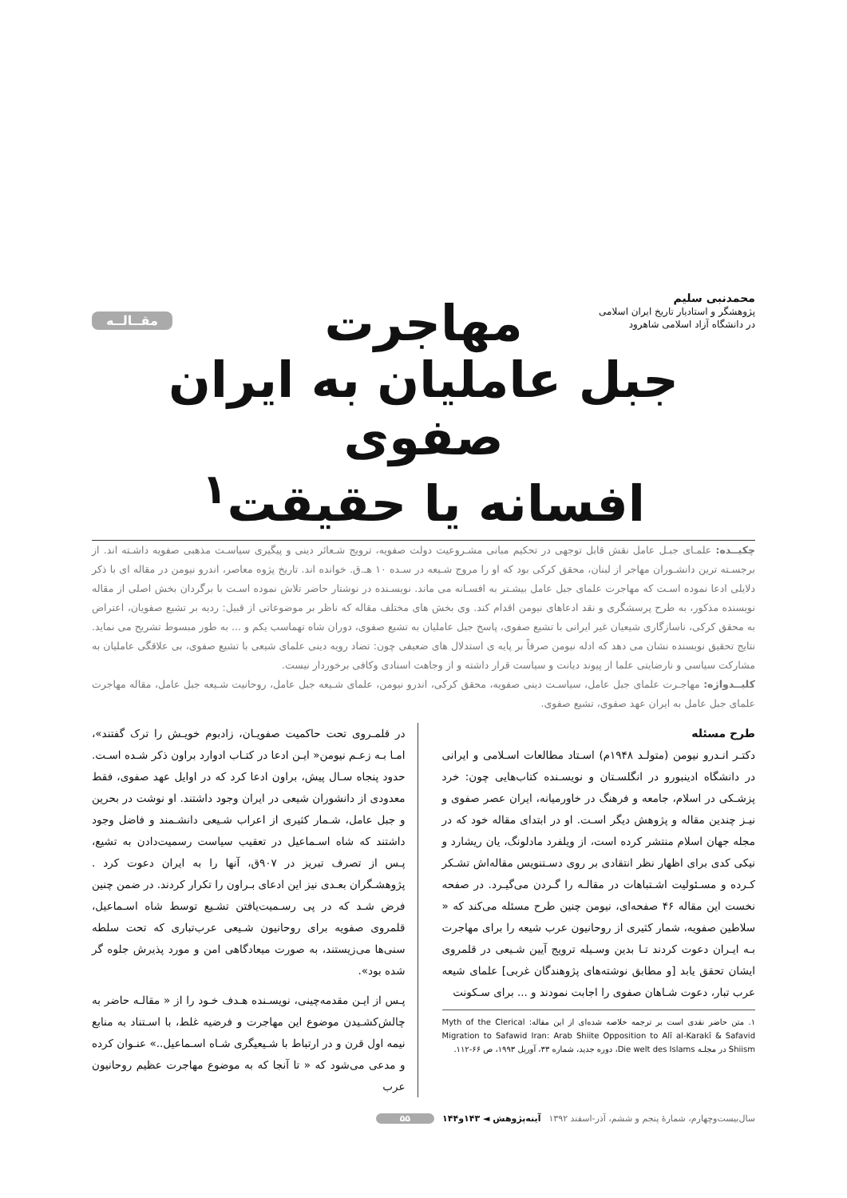محمدنبی سلیم
پژوهشگر و استادیار تاریخ ایران اسلامی
در دانشگاه آزاد اسلامی شاهرود
مقــالــه
مهاجرت
جبل عاملیان به ایران صفوی
افسانه یا حقیقت<sup>۱</sup>
چکیــده: علمـای جبـل عامل نقش قابل توجهی در تحکیم مبانی مشـروعیت دولت صفویه، ترویج شـعائر دینی و پیگیری سیاسـت مذهبی صفویه داشـته اند. از برجسـته ترین دانشـوران مهاجر از لبنان، محقق کرکی بود که او را مروج شـیعه در سـده ۱۰ هـ.ق. خوانده اند. تاریخ پژوه معاصر، اندرو نیومن در مقاله ای با ذکر دلایلی ادعا نموده اسـت که مهاجرت علمای جبل عامل بیشـتر به افسـانه می ماند. نویسـنده در نوشتار حاضر تلاش نموده اسـت با برگردان بخش اصلی از مقاله نویسنده مذکور، به طرح پرسشگری و نقد ادعاهای نیومن اقدام کند. وی بخش های مختلف مقاله که ناظر بر موضوعاتی از قبیل: ردیه بر تشیع صفویان، اعتراض به محقق کرکی، ناسازگاری شیعیان غیر ایرانی با تشیع صفوی، پاسخ جبل عاملیان به تشیع صفوی، دوران شاه تهماسب یکم و ... به طور مبسوط تشریح می نماید. نتایج تحقیق نویسنده نشان می دهد که ادله نیومن صرفاً بر پایه ی استدلال های ضعیفی چون: تضاد رویه دینی علمای شیعی با تشیع صفوی، بی علاقگی عاملیان به مشارکت سیاسی و نارضایتی علما از پیوند دیانت و سیاست قرار داشته و از وجاهت اسنادی وکافی برخوردار نیست.
کلیــدواژه: مهاجـرت علمای جبل عامل، سیاسـت دینی صفویه، محقق کرکی، اندرو نیومن، علمای شـیعه جبل عامل، روحانیت شـیعه جبل عامل، مقاله مهاجرت علمای جبل عامل به ایران عهد صفوی، تشیع صفوی.
طرح مسئله
دکتـر انـدرو نیومن (متولـد ۱۹۴۸م) اسـتاد مطالعات اسـلامی و ایرانی در دانشگاه ادینبورو در انگلسـتان و نویسـنده کتاب‌هایی چون: خرد پزشـکی در اسلام، جامعه و فرهنگ در خاورمیانه، ایران عصر صفوی و نیـز چندین مقاله و پژوهش دیگر اسـت. او در ابتدای مقاله خود که در مجله جهان اسلام منتشر کرده است، از ویلفرد مادلونگ، یان ریشارد و نیکی کدی برای اظهار نظر انتقادی بر روی دسـتنویس مقاله‌اش تشـکر کـرده و مسـئولیت اشـتباهات در مقالـه را گـردن می‌گیـرد. در صفحه نخست این مقاله ۴۶ صفحه‌ای، نیومن چنین طرح مسئله می‌کند که « سلاطین صفویه، شمار کثیری از روحانیون عرب شیعه را برای مهاجرت بـه ایـران دعوت کردند تـا بدین وسـیله ترویج آیین شـیعی در قلمروی ایشان تحقق یابد [و مطابق نوشته‌های پژوهندگان غربی] علمای شیعه عرب تبار، دعوت شـاهان صفوی را اجابت نمودند و ... برای سـکونت
۱. متن حاضر نقدی است بر ترجمه خلاصه شده‌ای از این مقاله: Myth of the Clerical Migration to Safawid Iran: Arab Shiite Opposition to Alī al-Karakī & Safavid Shiism در مجلـه Die welt des Islams، دوره جدید، شماره ۳۳، آوریل ۱۹۹۳، ص ۶۶-۱۱۲.
در قلمـروی تحت حاکمیت صفویـان، زادبوم خویـش را ترک گفتند»، امـا بـه زعـم نیومن« ایـن ادعا در کتـاب ادوارد براون ذکر شـده اسـت. حدود پنجاه سـال پیش، براون ادعا کرد که در اوایل عهد صفوی، فقط معدودی از دانشوران شیعی در ایران وجود داشتند. او نوشت در بحرین و جبل عامل، شـمار کثیری از اعراب شـیعی دانشـمند و فاضل وجود داشتند که شاه اسـماعیل در تعقیب سیاست رسمیت‌دادن به تشیع، پـس از تصرف تبریز در ۹۰۷ق، آنها را به ایران دعوت کرد . پژوهشـگران بعـدی نیز این ادعای بـراون را تکرار کردند. در ضمن چنین فرض شـد که در پی رسـمیت‌یافتن تشـیع توسط شاه اسـماعیل، قلمروی صفویه برای روحانیون شـیعی عرب‌تباری که تحت سلطه سنی‌ها می‌زیستند، به صورت میعادگاهی امن و مورد پذیرش جلوه گر شده بود».
پـس از ایـن مقدمه‌چینی، نویسـنده هـدف خـود را از « مقالـه حاضر به چالش‌کشـیدن موضوع این مهاجرت و فرضیه غلط، با اسـتناد به منابع نیمه اول قرن و در ارتباط با شـیعیگری شـاه اسـماعیل..» عنـوان کرده و مدعی می‌شود که « تا آنجا که به موضوع مهاجرت عظیم روحانیون عرب
سال‌بیست‌وچهارم، شمارهٔ پنجم و ششم، آذر-اسفند ۱۳۹۲ آینه‌پژوهش ◄ ۱۴۳و۱۴۴ ۵۵